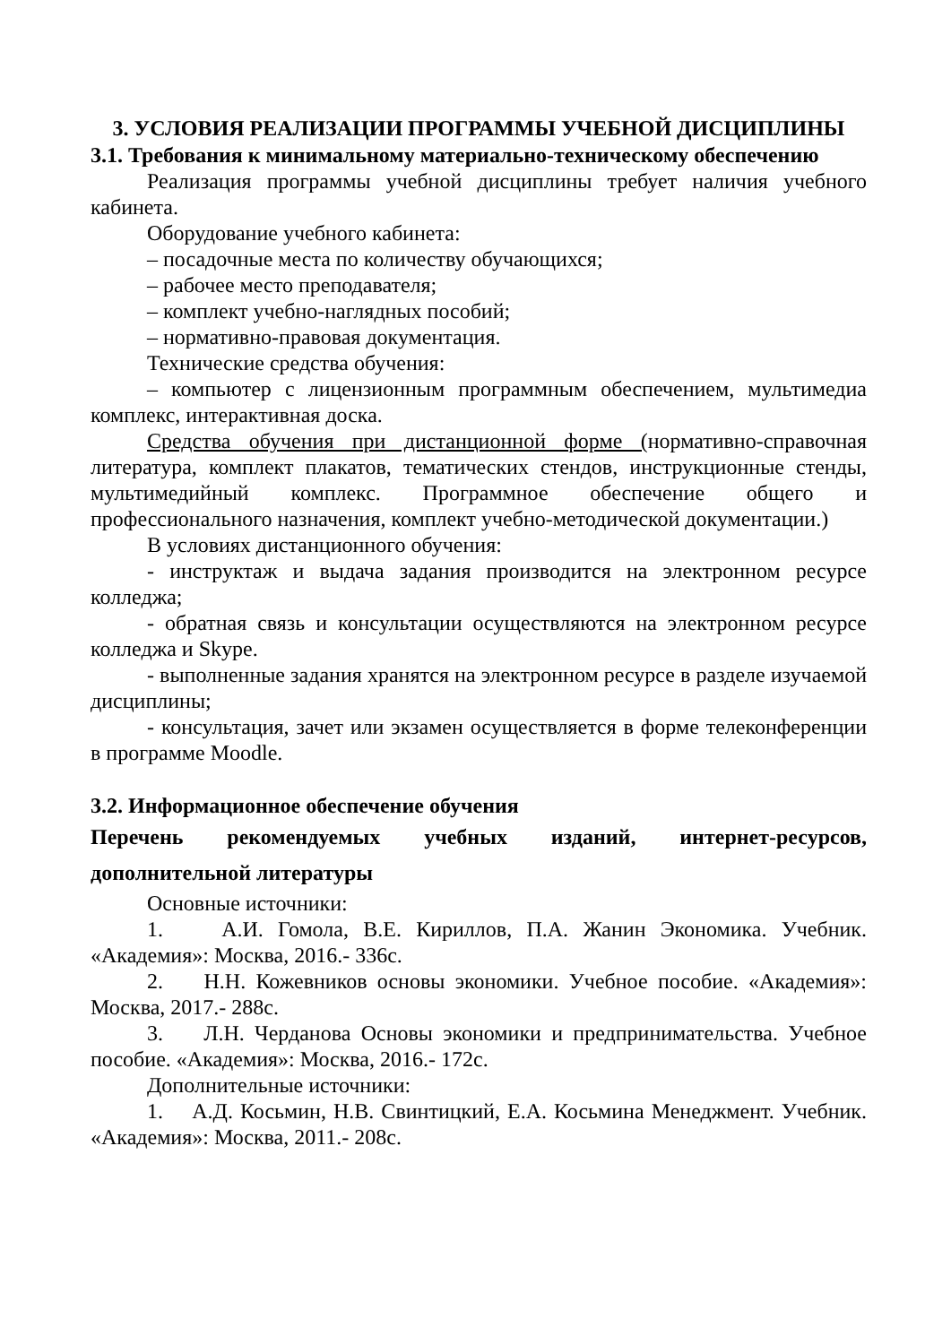3. УСЛОВИЯ РЕАЛИЗАЦИИ ПРОГРАММЫ УЧЕБНОЙ ДИСЦИПЛИНЫ
3.1. Требования к минимальному материально-техническому обеспечению
Реализация программы учебной дисциплины требует наличия учебного кабинета.
Оборудование учебного кабинета:
– посадочные места по количеству обучающихся;
– рабочее место преподавателя;
– комплект учебно-наглядных пособий;
– нормативно-правовая документация.
Технические средства обучения:
– компьютер с лицензионным программным обеспечением, мультимедиа комплекс, интерактивная доска.
Средства обучения при дистанционной форме (нормативно-справочная литература, комплект плакатов, тематических стендов, инструкционные стенды, мультимедийный комплекс. Программное обеспечение общего и профессионального назначения, комплект учебно-методической документации.)
В условиях дистанционного обучения:
- инструктаж и выдача задания производится на электронном ресурсе колледжа;
- обратная связь и консультации осуществляются на электронном ресурсе колледжа и Skype.
- выполненные задания хранятся на электронном ресурсе в разделе изучаемой дисциплины;
- консультация, зачет или экзамен осуществляется в форме телеконференции в программе Moodle.
3.2. Информационное обеспечение обучения
Перечень рекомендуемых учебных изданий, интернет-ресурсов, дополнительной литературы
Основные источники:
1. А.И. Гомола, В.Е. Кириллов, П.А. Жанин Экономика. Учебник. «Академия»: Москва, 2016.- 336с.
2. Н.Н. Кожевников основы экономики. Учебное пособие. «Академия»: Москва, 2017.- 288с.
3. Л.Н. Черданова Основы экономики и предпринимательства. Учебное пособие. «Академия»: Москва, 2016.- 172с.
Дополнительные источники:
1. А.Д. Косьмин, Н.В. Свинтицкий, Е.А. Косьмина Менеджмент. Учебник. «Академия»: Москва, 2011.- 208с.